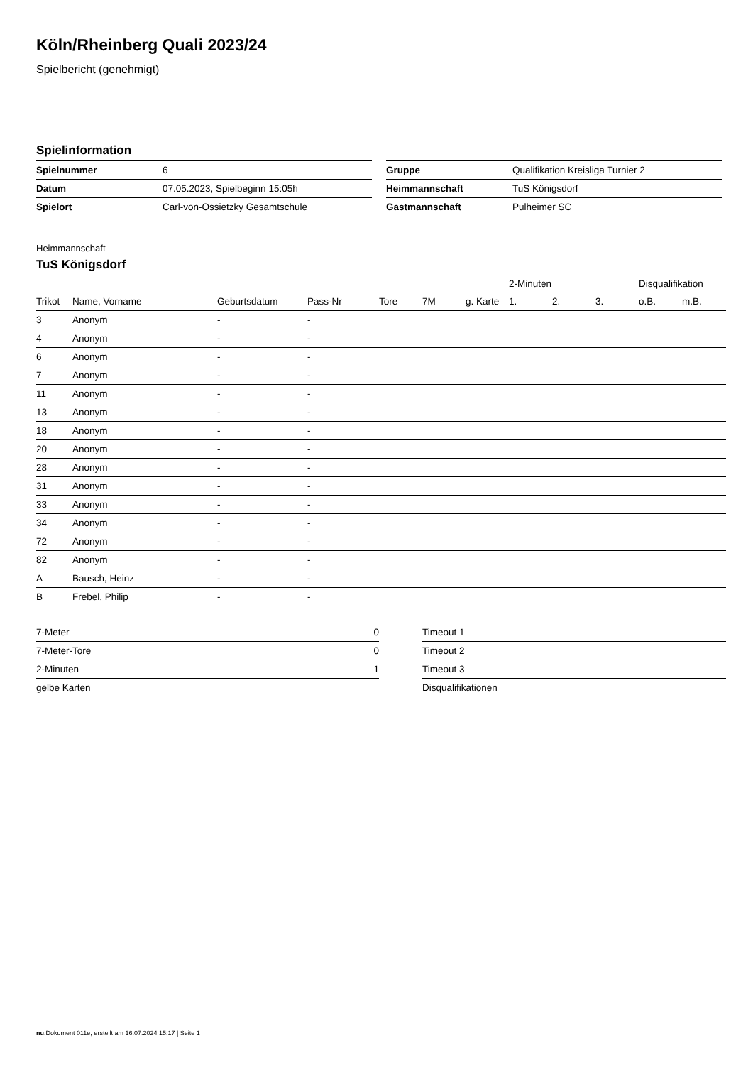Köln/Rheinberg Quali 2023/24
Spielbericht (genehmigt)
Spielinformation
| Spielnummer | 6 |
| Datum | 07.05.2023, Spielbeginn 15:05h |
| Spielort | Carl-von-Ossietzky Gesamtschule |
| Gruppe | Qualifikation Kreisliga Turnier 2 |
| Heimmannschaft | TuS Königsdorf |
| Gastmannschaft | Pulheimer SC |
Heimmannschaft
TuS Königsdorf
| | | | | | | | 2-Minuten | | | Disqualifikation | |
| --- | --- | --- | --- | --- | --- | --- | --- | --- | --- | --- | --- |
| Trikot | Name, Vorname | Geburtsdatum | Pass-Nr | Tore | 7M | g. Karte | 1. | 2. | 3. | o.B. | m.B. |
| 3 | Anonym | - | - | | | | | | | | |
| 4 | Anonym | - | - | | | | | | | | |
| 6 | Anonym | - | - | | | | | | | | |
| 7 | Anonym | - | - | | | | | | | | |
| 11 | Anonym | - | - | | | | | | | | |
| 13 | Anonym | - | - | | | | | | | | |
| 18 | Anonym | - | - | | | | | | | | |
| 20 | Anonym | - | - | | | | | | | | |
| 28 | Anonym | - | - | | | | | | | | |
| 31 | Anonym | - | - | | | | | | | | |
| 33 | Anonym | - | - | | | | | | | | |
| 34 | Anonym | - | - | | | | | | | | |
| 72 | Anonym | - | - | | | | | | | | |
| 82 | Anonym | - | - | | | | | | | | |
| A | Bausch, Heinz | - | - | | | | | | | | |
| B | Frebel, Philip | - | - | | | | | | | | |
| 7-Meter | 0 |
| 7-Meter-Tore | 0 |
| 2-Minuten | 1 |
| gelbe Karten | |
| Timeout 1 |
| Timeout 2 |
| Timeout 3 |
| Disqualifikationen |
nu.Dokument 011e, erstellt am 16.07.2024 15:17 | Seite 1